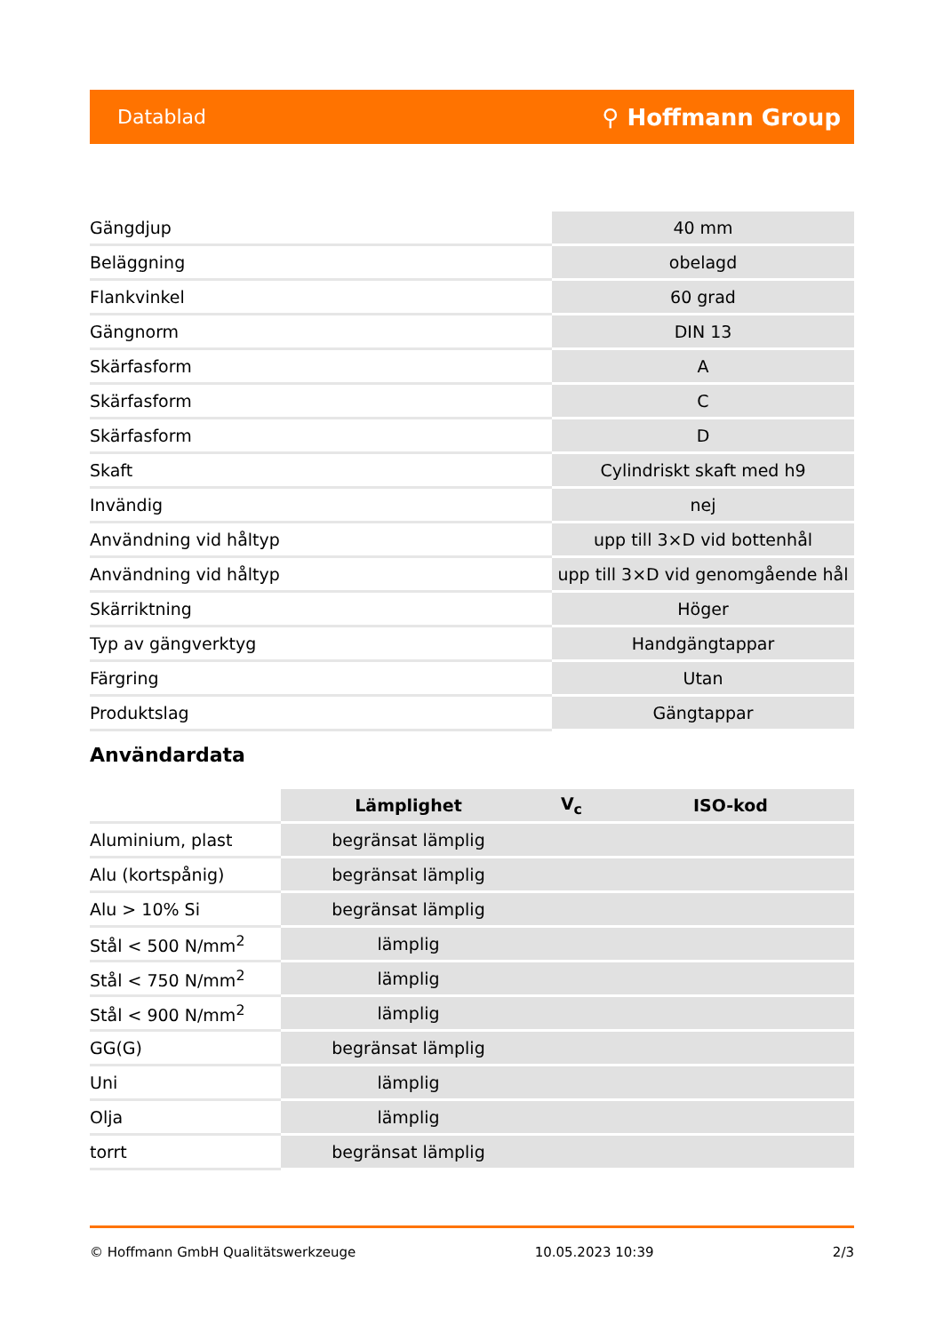Datablad ⚲ Hoffmann Group
| Gängdjup | 40 mm |
| Beläggning | obelagd |
| Flankvinkel | 60 grad |
| Gängnorm | DIN 13 |
| Skärfasform | A |
| Skärfasform | C |
| Skärfasform | D |
| Skaft | Cylindriskt skaft med h9 |
| Invändig | nej |
| Användning vid håltyp | upp till 3×D vid bottenhål |
| Användning vid håltyp | upp till 3×D vid genomgående hål |
| Skärriktning | Höger |
| Typ av gängverktyg | Handgängtappar |
| Färgring | Utan |
| Produktslag | Gängtappar |
Användardata
| | Lämplighet | V<sub>c</sub> | ISO-kod |
| --- | --- | --- | --- |
| Aluminium, plast | begränsat lämplig | | |
| Alu (kortspånig) | begränsat lämplig | | |
| Alu > 10% Si | begränsat lämplig | | |
| Stål < 500 N/mm<sup>2</sup> | lämplig | | |
| Stål < 750 N/mm<sup>2</sup> | lämplig | | |
| Stål < 900 N/mm<sup>2</sup> | lämplig | | |
| GG(G) | begränsat lämplig | | |
| Uni | lämplig | | |
| Olja | lämplig | | |
| torrt | begränsat lämplig | | |
© Hoffmann GmbH Qualitätswerkzeuge 10.05.2023 10:39 2/3